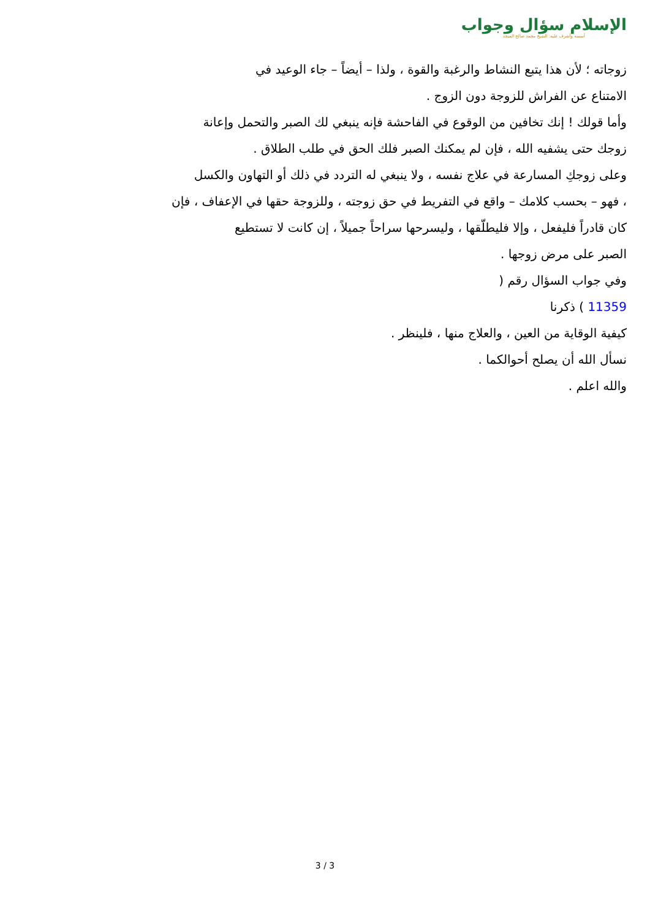الإسلام سؤال وجواب
أسسه وأشرف عليه: الشيخ محمد صالح المنجد
زوجاته ؛ لأن هذا يتبع النشاط والرغبة والقوة ، ولذا – أيضاً – جاء الوعيد في
الامتناع عن الفراش للزوجة دون الزوج .
وأما قولك ! إنك تخافين من الوقوع في الفاحشة فإنه ينبغي لك الصبر والتحمل وإعانة
زوجك حتى يشفيه الله ، فإن لم يمكنك الصبر فلك الحق في طلب الطلاق .
وعلى زوجكِ المسارعة في علاج نفسه ، ولا ينبغي له التردد في ذلك أو التهاون والكسل
، فهو – بحسب كلامك – واقع في التفريط في حق زوجته ، وللزوجة حقها في الإعفاف ، فإن
كان قادراً فليفعل ، وإلا فليطلّقها ، وليسرحها سراحاً جميلاً ، إن كانت لا تستطيع
الصبر على مرض زوجها .
وفي جواب السؤال رقم (
11359 ) ذكرنا
كيفية الوقاية من العين ، والعلاج منها ، فلينظر .
نسأل الله أن يصلح أحوالكما .
والله اعلم .
3 / 3